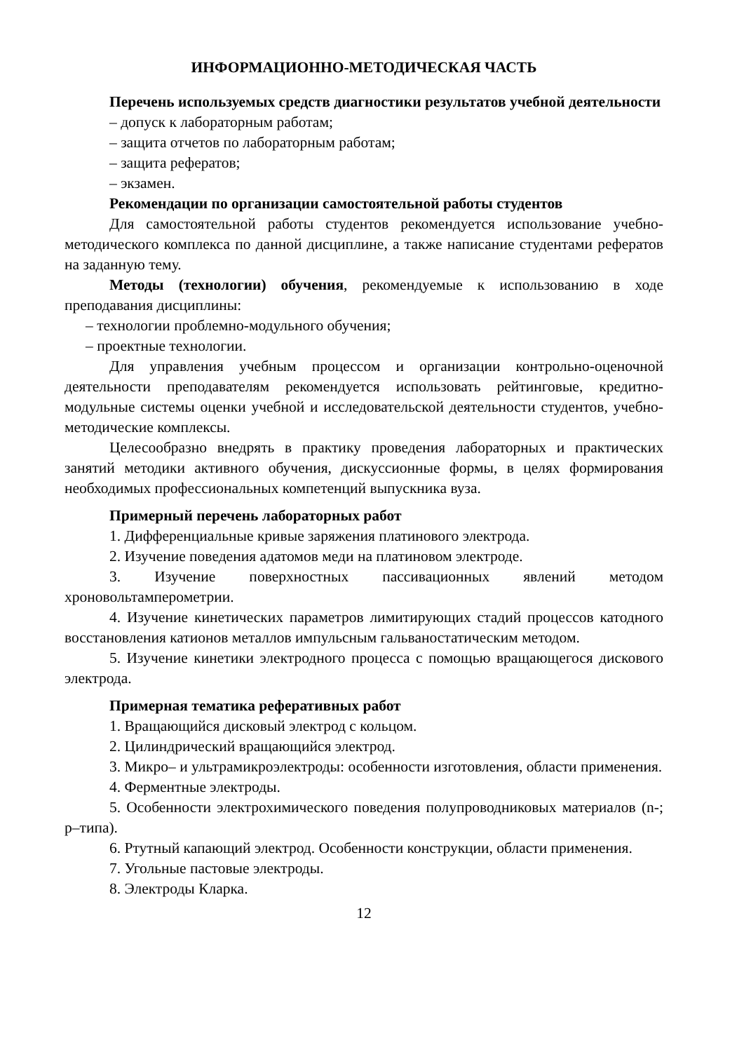ИНФОРМАЦИОННО-МЕТОДИЧЕСКАЯ ЧАСТЬ
Перечень используемых средств диагностики результатов учебной деятельности
– допуск к лабораторным работам;
– защита отчетов по лабораторным работам;
– защита рефератов;
– экзамен.
Рекомендации по организации самостоятельной работы студентов
Для самостоятельной работы студентов рекомендуется использование учебно-методического комплекса по данной дисциплине, а также написание студентами рефератов на заданную тему.
Методы (технологии) обучения, рекомендуемые к использованию в ходе преподавания дисциплины:
– технологии проблемно-модульного обучения;
– проектные технологии.
Для управления учебным процессом и организации контрольно-оценочной деятельности преподавателям рекомендуется использовать рейтинговые, кредитно-модульные системы оценки учебной и исследовательской деятельности студентов, учебно-методические комплексы.
Целесообразно внедрять в практику проведения лабораторных и практических занятий методики активного обучения, дискуссионные формы, в целях формирования необходимых профессиональных компетенций выпускника вуза.
Примерный перечень лабораторных работ
1. Дифференциальные кривые заряжения платинового электрода.
2. Изучение поведения адатомов меди на платиновом электроде.
3. Изучение поверхностных пассивационных явлений методом хроновольтамперометрии.
4. Изучение кинетических параметров лимитирующих стадий процессов катодного восстановления катионов металлов импульсным гальваностатическим методом.
5. Изучение кинетики электродного процесса с помощью вращающегося дискового электрода.
Примерная тематика реферативных работ
1. Вращающийся дисковый электрод с кольцом.
2. Цилиндрический вращающийся электрод.
3. Микро– и ультрамикроэлектроды: особенности изготовления, области применения.
4. Ферментные электроды.
5. Особенности электрохимического поведения полупроводниковых материалов (n-; p–типа).
6. Ртутный капающий электрод. Особенности конструкции, области применения.
7. Угольные пастовые электроды.
8. Электроды Кларка.
12